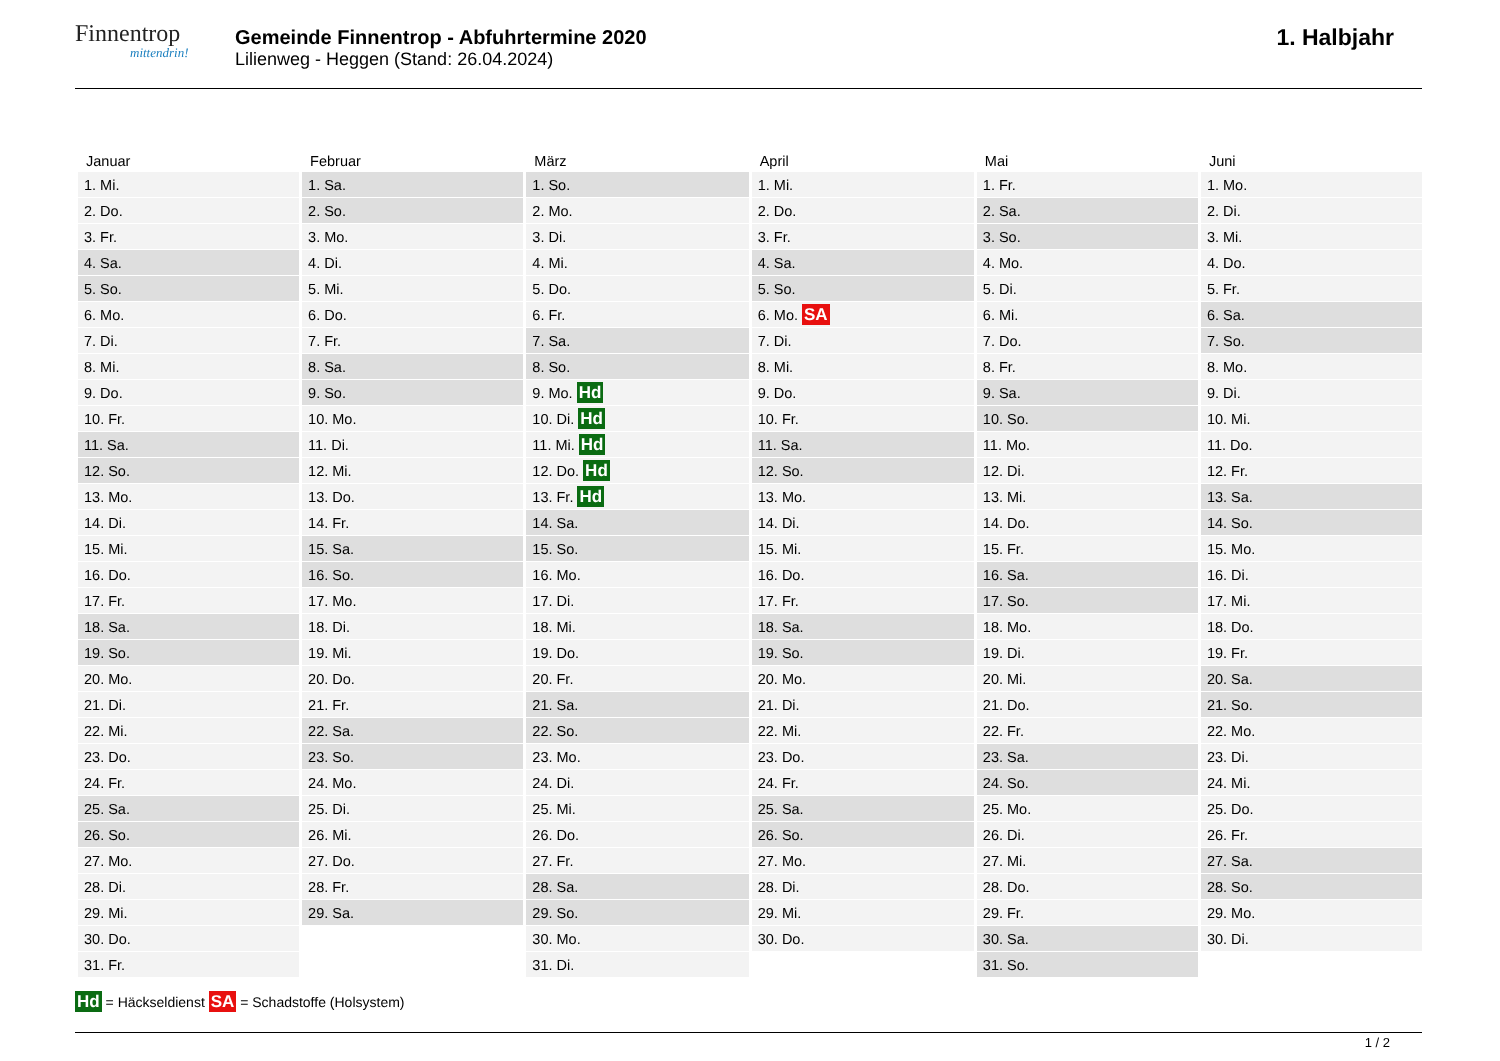Finnentrop
mittendrin!
Gemeinde Finnentrop - Abfuhrtermine 2020
Lilienweg - Heggen (Stand: 26.04.2024)
1. Halbjahr
| Januar | Februar | März | April | Mai | Juni |
| --- | --- | --- | --- | --- | --- |
| 1. Mi. | 1. Sa. | 1. So. | 1. Mi. | 1. Fr. | 1. Mo. |
| 2. Do. | 2. So. | 2. Mo. | 2. Do. | 2. Sa. | 2. Di. |
| 3. Fr. | 3. Mo. | 3. Di. | 3. Fr. | 3. So. | 3. Mi. |
| 4. Sa. | 4. Di. | 4. Mi. | 4. Sa. | 4. Mo. | 4. Do. |
| 5. So. | 5. Mi. | 5. Do. | 5. So. | 5. Di. | 5. Fr. |
| 6. Mo. | 6. Do. | 6. Fr. | 6. Mo. SA | 6. Mi. | 6. Sa. |
| 7. Di. | 7. Fr. | 7. Sa. | 7. Di. | 7. Do. | 7. So. |
| 8. Mi. | 8. Sa. | 8. So. | 8. Mi. | 8. Fr. | 8. Mo. |
| 9. Do. | 9. So. | 9. Mo. Hd | 9. Do. | 9. Sa. | 9. Di. |
| 10. Fr. | 10. Mo. | 10. Di. Hd | 10. Fr. | 10. So. | 10. Mi. |
| 11. Sa. | 11. Di. | 11. Mi. Hd | 11. Sa. | 11. Mo. | 11. Do. |
| 12. So. | 12. Mi. | 12. Do. Hd | 12. So. | 12. Di. | 12. Fr. |
| 13. Mo. | 13. Do. | 13. Fr. Hd | 13. Mo. | 13. Mi. | 13. Sa. |
| 14. Di. | 14. Fr. | 14. Sa. | 14. Di. | 14. Do. | 14. So. |
| 15. Mi. | 15. Sa. | 15. So. | 15. Mi. | 15. Fr. | 15. Mo. |
| 16. Do. | 16. So. | 16. Mo. | 16. Do. | 16. Sa. | 16. Di. |
| 17. Fr. | 17. Mo. | 17. Di. | 17. Fr. | 17. So. | 17. Mi. |
| 18. Sa. | 18. Di. | 18. Mi. | 18. Sa. | 18. Mo. | 18. Do. |
| 19. So. | 19. Mi. | 19. Do. | 19. So. | 19. Di. | 19. Fr. |
| 20. Mo. | 20. Do. | 20. Fr. | 20. Mo. | 20. Mi. | 20. Sa. |
| 21. Di. | 21. Fr. | 21. Sa. | 21. Di. | 21. Do. | 21. So. |
| 22. Mi. | 22. Sa. | 22. So. | 22. Mi. | 22. Fr. | 22. Mo. |
| 23. Do. | 23. So. | 23. Mo. | 23. Do. | 23. Sa. | 23. Di. |
| 24. Fr. | 24. Mo. | 24. Di. | 24. Fr. | 24. So. | 24. Mi. |
| 25. Sa. | 25. Di. | 25. Mi. | 25. Sa. | 25. Mo. | 25. Do. |
| 26. So. | 26. Mi. | 26. Do. | 26. So. | 26. Di. | 26. Fr. |
| 27. Mo. | 27. Do. | 27. Fr. | 27. Mo. | 27. Mi. | 27. Sa. |
| 28. Di. | 28. Fr. | 28. Sa. | 28. Di. | 28. Do. | 28. So. |
| 29. Mi. | 29. Sa. | 29. So. | 29. Mi. | 29. Fr. | 29. Mo. |
| 30. Do. | | 30. Mo. | 30. Do. | 30. Sa. | 30. Di. |
| 31. Fr. | | 31. Di. | | 31. So. | |
Hd = Häckseldienst SA = Schadstoffe (Holsystem)
1 / 2